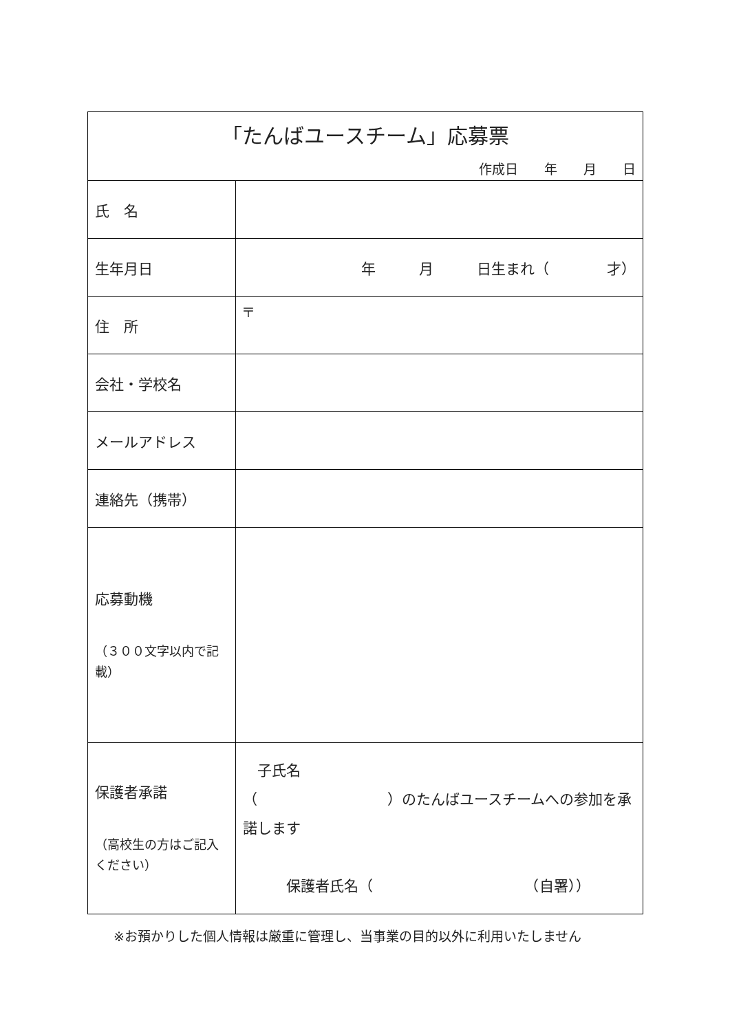| 「たんばユースチーム」応募票 作成日 年 月 日 | |
| 氏 名 | |
| 生年月日 | 年 月 日生まれ（ 才） |
| 住 所 | 〒 |
| 会社・学校名 | |
| メールアドレス | |
| 連絡先（携帯） | |
| 応募動機 （３００文字以内で記載） | |
| 保護者承諾 （高校生の方はご記入ください） | 子氏名 （ ）のたんばユースチームへの参加を承諾します 保護者氏名（ （自署）） |
※お預かりした個人情報は厳重に管理し、当事業の目的以外に利用いたしません